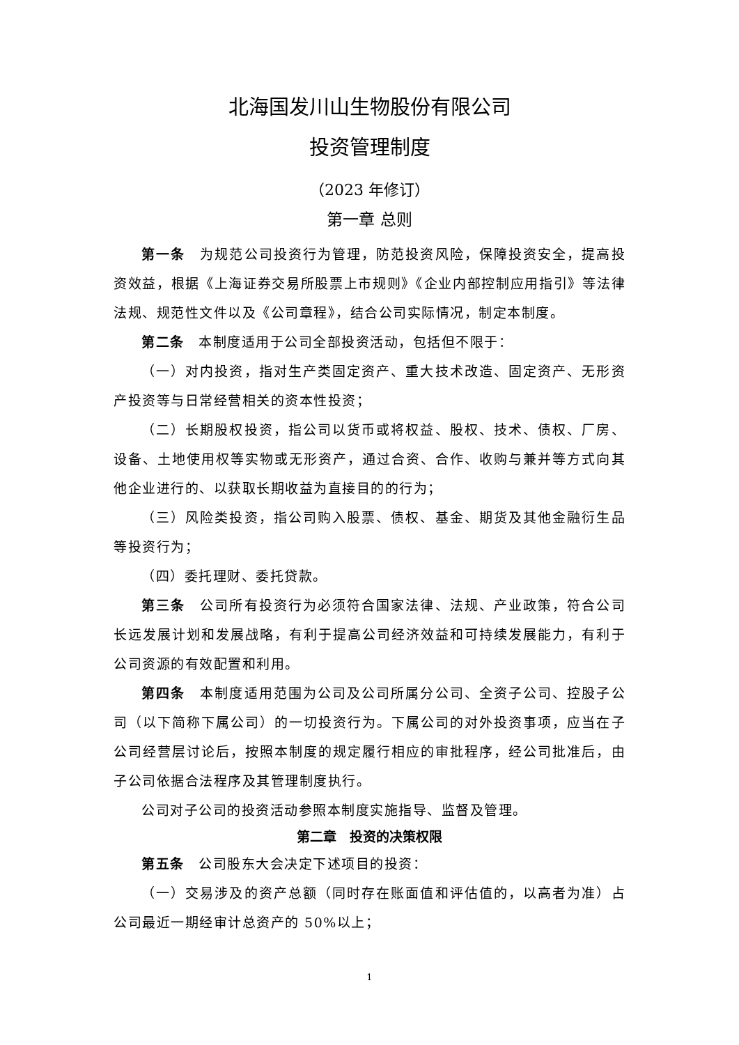北海国发川山生物股份有限公司
投资管理制度
（2023 年修订）
第一章 总则
第一条　为规范公司投资行为管理，防范投资风险，保障投资安全，提高投资效益，根据《上海证券交易所股票上市规则》《企业内部控制应用指引》等法律法规、规范性文件以及《公司章程》，结合公司实际情况，制定本制度。
第二条　本制度适用于公司全部投资活动，包括但不限于：
（一）对内投资，指对生产类固定资产、重大技术改造、固定资产、无形资产投资等与日常经营相关的资本性投资；
（二）长期股权投资，指公司以货币或将权益、股权、技术、债权、厂房、设备、土地使用权等实物或无形资产，通过合资、合作、收购与兼并等方式向其他企业进行的、以获取长期收益为直接目的的行为；
（三）风险类投资，指公司购入股票、债权、基金、期货及其他金融衍生品等投资行为；
（四）委托理财、委托贷款。
第三条　公司所有投资行为必须符合国家法律、法规、产业政策，符合公司长远发展计划和发展战略，有利于提高公司经济效益和可持续发展能力，有利于公司资源的有效配置和利用。
第四条　本制度适用范围为公司及公司所属分公司、全资子公司、控股子公司（以下简称下属公司）的一切投资行为。下属公司的对外投资事项，应当在子公司经营层讨论后，按照本制度的规定履行相应的审批程序，经公司批准后，由子公司依据合法程序及其管理制度执行。
公司对子公司的投资活动参照本制度实施指导、监督及管理。
第二章　投资的决策权限
第五条　公司股东大会决定下述项目的投资：
（一）交易涉及的资产总额（同时存在账面值和评估值的，以高者为准）占公司最近一期经审计总资产的 50%以上；
1